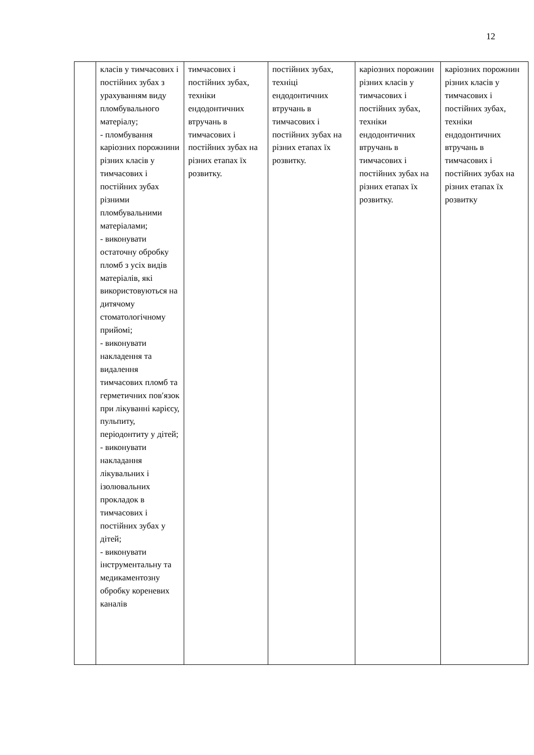12
| | класів у тимчасових і постійних зубах з урахуванням виду пломбувального матеріалу; - пломбування каріозних порожнини різних класів у тимчасових і постійних зубах різними пломбувальними матеріалами; - виконувати остаточну обробку пломб з усіх видів матеріалів, які використовуються на дитячому стоматологічному прийомі; - виконувати накладення та видалення тимчасових пломб та герметичних пов′язок при лікуванні карієсу, пульпиту, періодонтиту у дітей; - виконувати накладання лікувальних і ізолювальних прокладок в тимчасових і постійних зубах у дітей; - виконувати інструментальну та медикаментозну обробку кореневих каналів | тимчасових і постійних зубах, техніки ендодонтичних втручань в тимчасових і постійних зубах на різних етапах їх розвитку. | постійних зубах, техніці ендодонтичних втручань в тимчасових і постійних зубах на різних етапах їх розвитку. | каріозних порожнин різних класів у тимчасових і постійних зубах, техніки ендодонтичних втручань в тимчасових і постійних зубах на різних етапах їх розвитку. | каріозних порожнин різних класів у тимчасових і постійних зубах, техніки ендодонтичних втручань в тимчасових і постійних зубах на різних етапах їх розвитку |